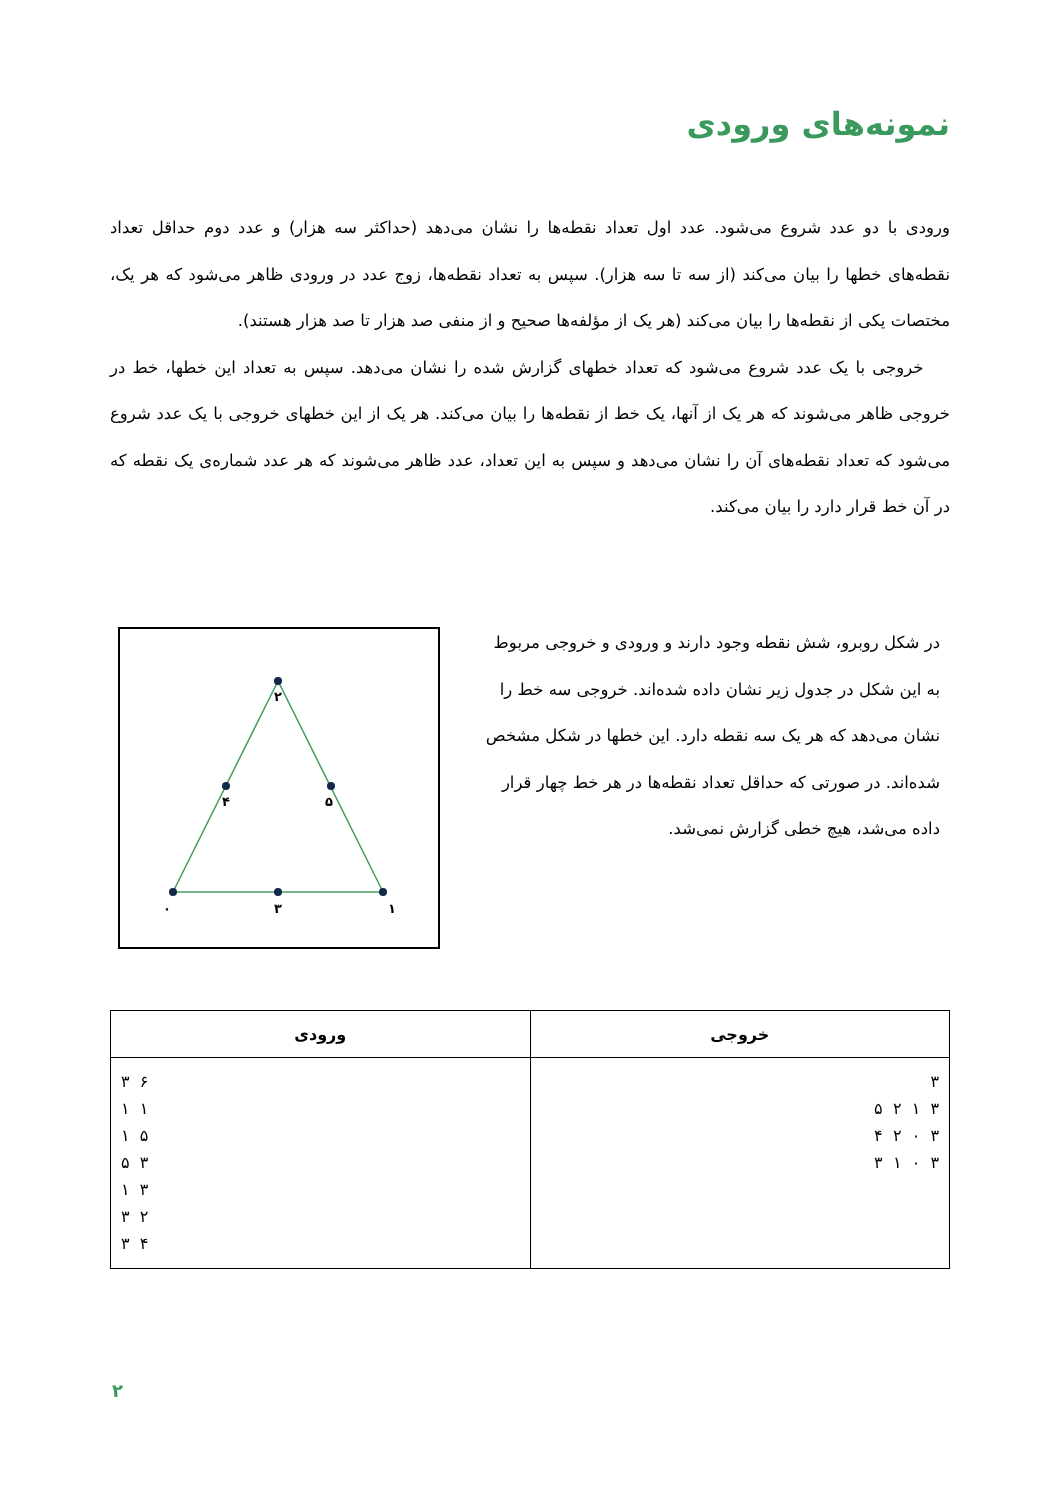نمونه‌های ورودی
ورودی با دو عدد شروع می‌شود. عدد اول تعداد نقطه‌ها را نشان می‌دهد (حداکثر سه هزار) و عدد دوم حداقل تعداد نقطه‌های خطها را بیان می‌کند (از سه تا سه هزار). سپس به تعداد نقطه‌ها، زوج عدد در ورودی ظاهر می‌شود که هر یک، مختصات یکی از نقطه‌ها را بیان می‌کند (هر یک از مؤلفه‌ها صحیح و از منفی صد هزار تا صد هزار هستند).
خروجی با یک عدد شروع می‌شود که تعداد خطهای گزارش شده را نشان می‌دهد. سپس به تعداد این خطها، خط در خروجی ظاهر می‌شوند که هر یک از آنها، یک خط از نقطه‌ها را بیان می‌کند. هر یک از این خطهای خروجی با یک عدد شروع می‌شود که تعداد نقطه‌های آن را نشان می‌دهد و سپس به این تعداد، عدد ظاهر می‌شوند که هر عدد شماره‌ی یک نقطه که در آن خط قرار دارد را بیان می‌کند.
۲
۴
۵
۰
۳
۱
در شکل روبرو، شش نقطه وجود دارند و ورودی و خروجی مربوط به این شکل در جدول زیر نشان داده شده‌اند. خروجی سه خط را نشان می‌دهد که هر یک سه نقطه دارد. این خطها در شکل مشخص شده‌اند. در صورتی که حداقل تعداد نقطه‌ها در هر خط چهار قرار داده می‌شد، هیچ خطی گزارش نمی‌شد.
| خروجی | ورودی |
| --- | --- |
| ۳ ۳ ۱ ۲ ۵ ۳ ۰ ۲ ۴ ۳ ۰ ۱ ۳ | ۶ ۳ ۱ ۱ ۵ ۱ ۳ ۵ ۳ ۱ ۲ ۳ ۴ ۳ |
۲